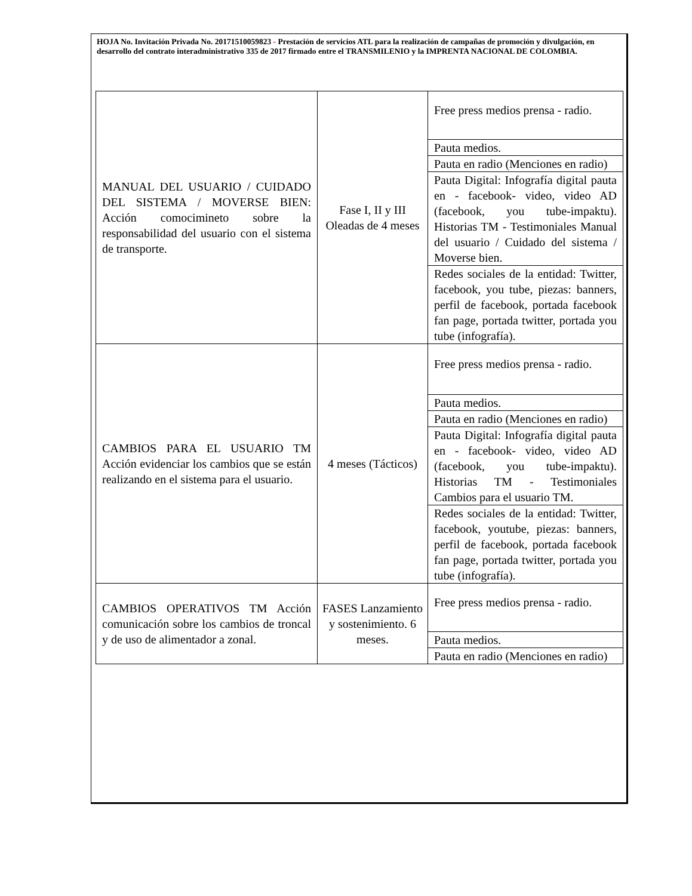HOJA No. Invitación Privada No. 20171510059823 - Prestación de servicios ATL para la realización de campañas de promoción y divulgación, en desarrollo del contrato interadministrativo 335 de 2017 firmado entre el TRANSMILENIO y la IMPRENTA NACIONAL DE COLOMBIA.
| MANUAL DEL USUARIO / CUIDADO DEL SISTEMA / MOVERSE BIEN: Acción comocimineto sobre la responsabilidad del usuario con el sistema de transporte. | Fase I, II y III Oleadas de 4 meses | Free press medios prensa - radio. |
| | | Pauta medios. |
| | | Pauta en radio (Menciones en radio) |
| | | Pauta Digital: Infografía digital pauta en - facebook- video, video AD (facebook, you tube-impaktu). Historias TM - Testimoniales Manual del usuario / Cuidado del sistema / Moverse bien. |
| | | Redes sociales de la entidad: Twitter, facebook, you tube, piezas: banners, perfil de facebook, portada facebook fan page, portada twitter, portada you tube (infografía). |
| CAMBIOS PARA EL USUARIO TM Acción evidenciar los cambios que se están realizando en el sistema para el usuario. | 4 meses (Tácticos) | Free press medios prensa - radio. |
| | | Pauta medios. |
| | | Pauta en radio (Menciones en radio) |
| | | Pauta Digital: Infografía digital pauta en - facebook- video, video AD (facebook, you tube-impaktu). Historias TM - Testimoniales Cambios para el usuario TM. |
| | | Redes sociales de la entidad: Twitter, facebook, youtube, piezas: banners, perfil de facebook, portada facebook fan page, portada twitter, portada you tube (infografía). |
| CAMBIOS OPERATIVOS TM Acción comunicación sobre los cambios de troncal y de uso de alimentador a zonal. | FASES Lanzamiento y sostenimiento. 6 meses. | Free press medios prensa - radio. |
| | | Pauta medios. |
| | | Pauta en radio (Menciones en radio) |